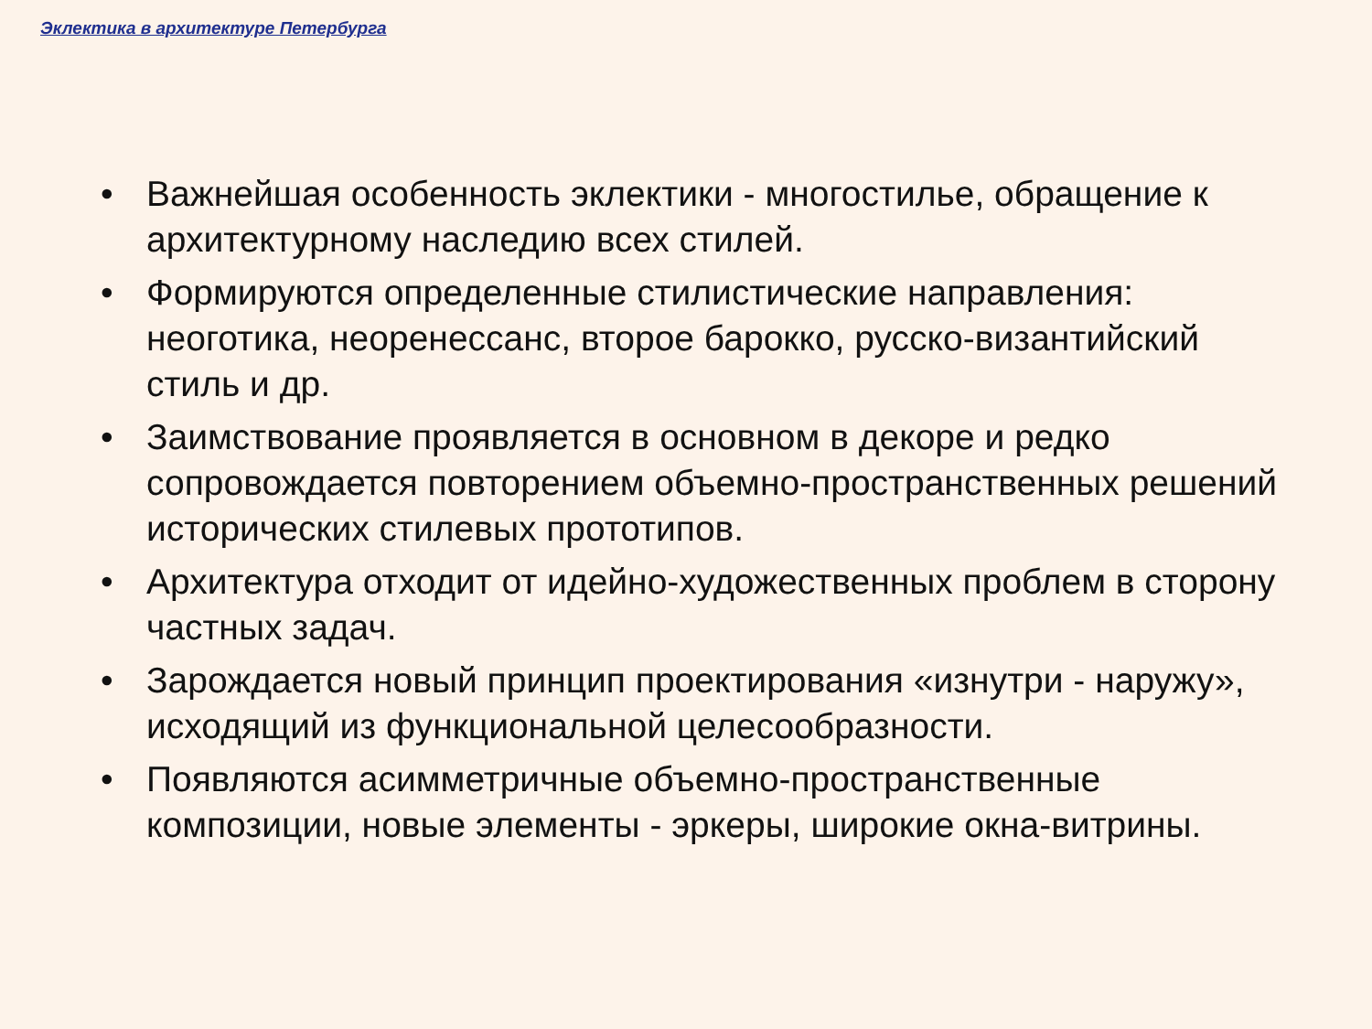Эклектика в архитектуре Петербурга
• Важнейшая особенность эклектики - многостилье, обращение к архитектурному наследию всех стилей.
• Формируются определенные стилистические направления: неоготика, неоренессанс, второе барокко, русско-византийский стиль и др.
• Заимствование проявляется в основном в декоре и редко сопровождается повторением объемно-пространственных решений исторических стилевых прототипов.
• Архитектура отходит от идейно-художественных проблем в сторону частных задач.
• Зарождается новый принцип проектирования «изнутри - наружу», исходящий из функциональной целесообразности.
• Появляются асимметричные объемно-пространственные композиции, новые элементы - эркеры, широкие окна-витрины.